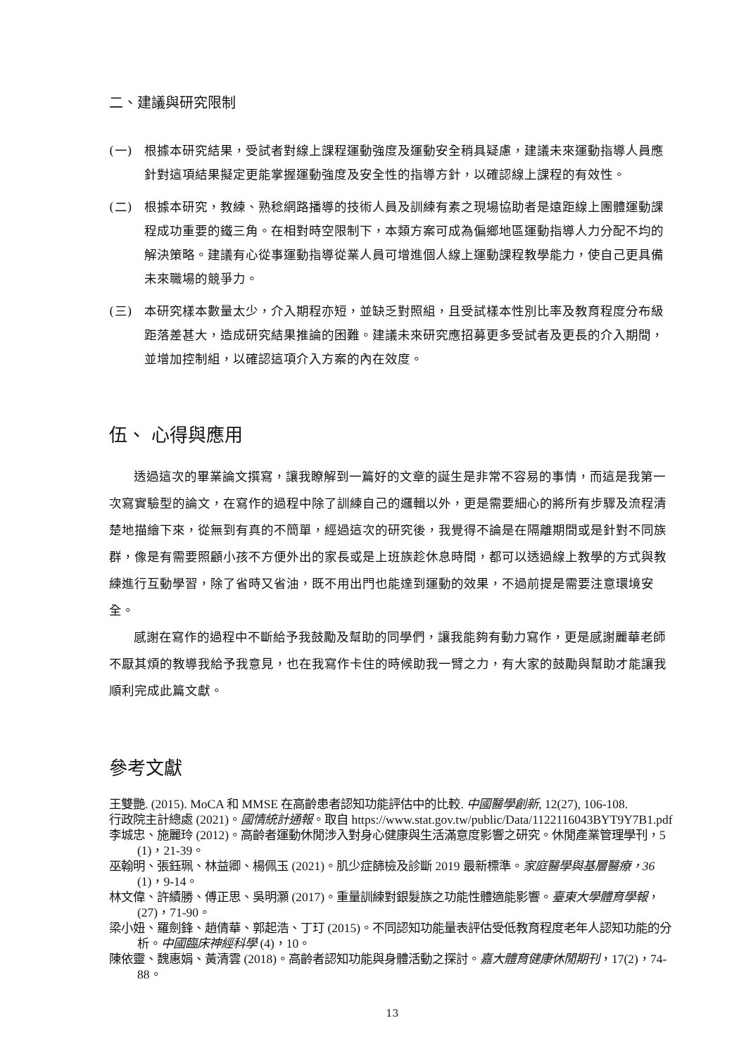二、建議與研究限制
(一) 根據本研究結果，受試者對線上課程運動強度及運動安全稍具疑慮，建議未來運動指導人員應針對這項結果擬定更能掌握運動強度及安全性的指導方針，以確認線上課程的有效性。
(二) 根據本研究，教練、熟稔網路播導的技術人員及訓練有素之現場協助者是遠距線上團體運動課程成功重要的鐵三角。在相對時空限制下，本類方案可成為偏鄉地區運動指導人力分配不均的解決策略。建議有心從事運動指導從業人員可增進個人線上運動課程教學能力，使自己更具備未來職場的競爭力。
(三) 本研究樣本數量太少，介入期程亦短，並缺乏對照組，且受試樣本性別比率及教育程度分布級距落差甚大，造成研究結果推論的困難。建議未來研究應招募更多受試者及更長的介入期間，並增加控制組，以確認這項介入方案的內在效度。
伍、 心得與應用
透過這次的畢業論文撰寫，讓我瞭解到一篇好的文章的誕生是非常不容易的事情，而這是我第一次寫實驗型的論文，在寫作的過程中除了訓練自己的邏輯以外，更是需要細心的將所有步驟及流程清楚地描繪下來，從無到有真的不簡單，經過這次的研究後，我覺得不論是在隔離期間或是針對不同族群，像是有需要照顧小孩不方便外出的家長或是上班族趁休息時間，都可以透過線上教學的方式與教練進行互動學習，除了省時又省油，既不用出門也能達到運動的效果，不過前提是需要注意環境安全。
感謝在寫作的過程中不斷給予我鼓勵及幫助的同學們，讓我能夠有動力寫作，更是感謝麗華老師不厭其煩的教導我給予我意見，也在我寫作卡住的時候助我一臂之力，有大家的鼓勵與幫助才能讓我順利完成此篇文獻。
參考文獻
王雙艷. (2015). MoCA 和 MMSE 在高齡患者認知功能評估中的比較. 中國醫學創新, 12(27), 106-108.
行政院主計總處 (2021)。國情統計通報。取自 https://www.stat.gov.tw/public/Data/1122116043BYT9Y7B1.pdf
李城忠、施麗玲 (2012)。高齡者運動休閒涉入對身心健康與生活滿意度影響之研究。休閒產業管理學刊，5 (1)，21-39。
巫翰明、張鈺珮、林益卿、楊佩玉 (2021)。肌少症篩檢及診斷 2019 最新標準。家庭醫學與基層醫療，36 (1)，9-14。
林文偉、許績勝、傅正思、吳明灝 (2017)。重量訓練對銀髮族之功能性體適能影響。臺東大學體育學報，(27)，71-90。
梁小妞、羅劍鋒、趙倩華、郭起浩、丁玎 (2015)。不同認知功能量表評估受低教育程度老年人認知功能的分析。中國臨床神經科學 (4)，10。
陳依靈、魏惠娟、黃清雲 (2018)。高齡者認知功能與身體活動之探討。嘉大體育健康休閒期刊，17(2)，74-88。
13